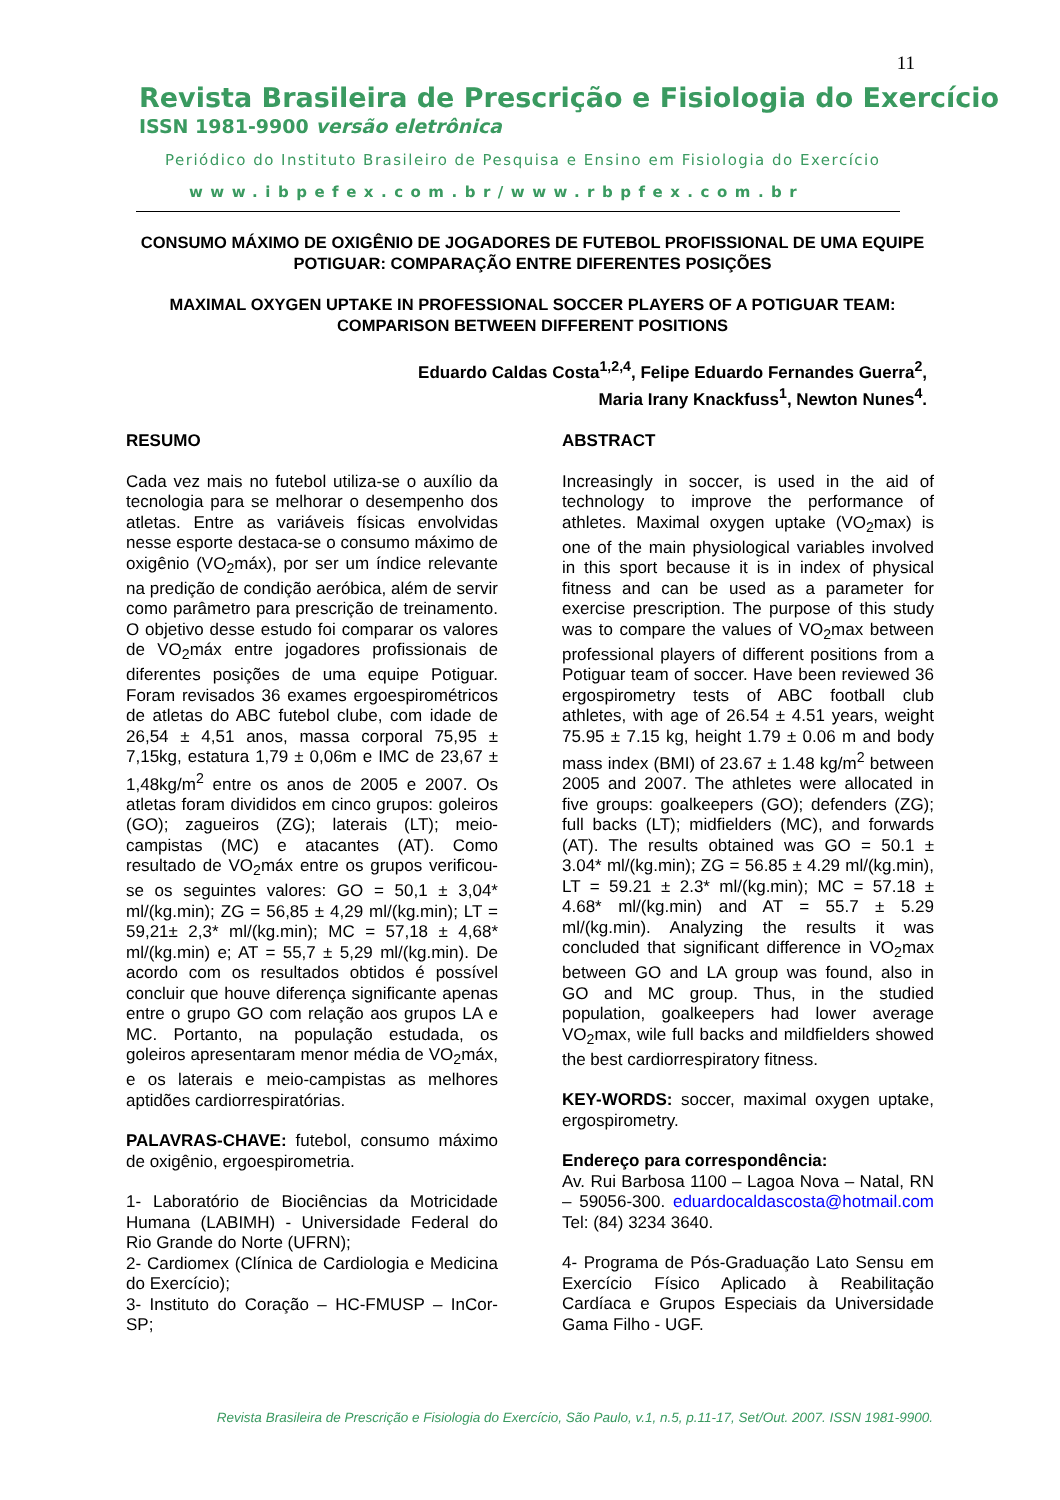11
Revista Brasileira de Prescrição e Fisiologia do Exercício
ISSN 1981-9900 versão eletrônica
Periódico do Instituto Brasileiro de Pesquisa e Ensino em Fisiologia do Exercício
www.ibpefex.com.br/www.rbpfex.com.br
CONSUMO MÁXIMO DE OXIGÊNIO DE JOGADORES DE FUTEBOL PROFISSIONAL DE UMA EQUIPE POTIGUAR: COMPARAÇÃO ENTRE DIFERENTES POSIÇÕES
MAXIMAL OXYGEN UPTAKE IN PROFESSIONAL SOCCER PLAYERS OF A POTIGUAR TEAM: COMPARISON BETWEEN DIFFERENT POSITIONS
Eduardo Caldas Costa<sup>1,2,4</sup>, Felipe Eduardo Fernandes Guerra<sup>2</sup>,
Maria Irany Knackfuss<sup>1</sup>, Newton Nunes<sup>4</sup>.
RESUMO
Cada vez mais no futebol utiliza-se o auxílio da tecnologia para se melhorar o desempenho dos atletas. Entre as variáveis físicas envolvidas nesse esporte destaca-se o consumo máximo de oxigênio (VO<sub>2</sub>máx), por ser um índice relevante na predição de condição aeróbica, além de servir como parâmetro para prescrição de treinamento. O objetivo desse estudo foi comparar os valores de VO<sub>2</sub>máx entre jogadores profissionais de diferentes posições de uma equipe Potiguar. Foram revisados 36 exames ergoespirométricos de atletas do ABC futebol clube, com idade de 26,54 ± 4,51 anos, massa corporal 75,95 ± 7,15kg, estatura 1,79 ± 0,06m e IMC de 23,67 ± 1,48kg/m<sup>2</sup> entre os anos de 2005 e 2007. Os atletas foram divididos em cinco grupos: goleiros (GO); zagueiros (ZG); laterais (LT); meio-campistas (MC) e atacantes (AT). Como resultado de VO<sub>2</sub>máx entre os grupos verificou-se os seguintes valores: GO = 50,1 ± 3,04* ml/(kg.min); ZG = 56,85 ± 4,29 ml/(kg.min); LT = 59,21± 2,3* ml/(kg.min); MC = 57,18 ± 4,68* ml/(kg.min) e; AT = 55,7 ± 5,29 ml/(kg.min). De acordo com os resultados obtidos é possível concluir que houve diferença significante apenas entre o grupo GO com relação aos grupos LA e MC. Portanto, na população estudada, os goleiros apresentaram menor média de VO<sub>2</sub>máx, e os laterais e meio-campistas as melhores aptidões cardiorrespiratórias.
PALAVRAS-CHAVE: futebol, consumo máximo de oxigênio, ergoespirometria.
1- Laboratório de Biociências da Motricidade Humana (LABIMH) - Universidade Federal do Rio Grande do Norte (UFRN);
2- Cardiomex (Clínica de Cardiologia e Medicina do Exercício);
3- Instituto do Coração – HC-FMUSP – InCor-SP;
ABSTRACT
Increasingly in soccer, is used in the aid of technology to improve the performance of athletes. Maximal oxygen uptake (VO<sub>2</sub>max) is one of the main physiological variables involved in this sport because it is in index of physical fitness and can be used as a parameter for exercise prescription. The purpose of this study was to compare the values of VO<sub>2</sub>max between professional players of different positions from a Potiguar team of soccer. Have been reviewed 36 ergospirometry tests of ABC football club athletes, with age of 26.54 ± 4.51 years, weight 75.95 ± 7.15 kg, height 1.79 ± 0.06 m and body mass index (BMI) of 23.67 ± 1.48 kg/m<sup>2</sup> between 2005 and 2007. The athletes were allocated in five groups: goalkeepers (GO); defenders (ZG); full backs (LT); midfielders (MC), and forwards (AT). The results obtained was GO = 50.1 ± 3.04* ml/(kg.min); ZG = 56.85 ± 4.29 ml/(kg.min), LT = 59.21 ± 2.3* ml/(kg.min); MC = 57.18 ± 4.68* ml/(kg.min) and AT = 55.7 ± 5.29 ml/(kg.min). Analyzing the results it was concluded that significant difference in VO<sub>2</sub>max between GO and LA group was found, also in GO and MC group. Thus, in the studied population, goalkeepers had lower average VO<sub>2</sub>max, wile full backs and mildfielders showed the best cardiorrespiratory fitness.
KEY-WORDS: soccer, maximal oxygen uptake, ergospirometry.
Endereço para correspondência:
Av. Rui Barbosa 1100 – Lagoa Nova – Natal, RN – 59056-300. eduardocaldascosta@hotmail.com Tel: (84) 3234 3640.
4- Programa de Pós-Graduação Lato Sensu em Exercício Físico Aplicado à Reabilitação Cardíaca e Grupos Especiais da Universidade Gama Filho - UGF.
Revista Brasileira de Prescrição e Fisiologia do Exercício, São Paulo, v.1, n.5, p.11-17, Set/Out. 2007. ISSN 1981-9900.